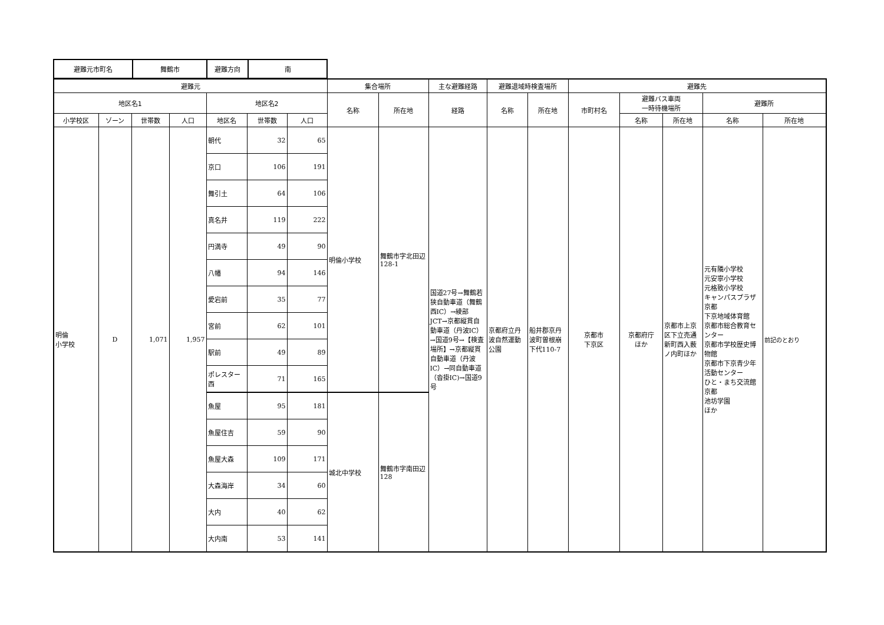| 避難元市町名 | 舞鶴市 | 避難方向 | 南 |
| 避難元 | | | | | | | 集合場所 | | 主な避難経路 | 避難退域時検査場所 | | 避難先 | | | | |
| --- | --- | --- | --- | --- | --- | --- | --- | --- | --- | --- | --- | --- | --- | --- | --- | --- |
| 地区名1 | | | | 地区名2 | | | 名称 | 所在地 | 経路 | 名称 | 所在地 | 市町村名 | 避難バス車両 一時待機場所 | | 避難所 | |
| 小学校区 | ゾーン | 世帯数 | 人口 | 地区名 | 世帯数 | 人口 | | | | | | | 名称 | 所在地 | 名称 | 所在地 |
| 明倫 小学校 | D | 1,071 | 1,957 | 朝代 | 32 | 65 | 明倫小学校 | 舞鶴市字北田辺128-1 | 国道27号→舞鶴若狭自動車道（舞鶴西IC）→綾部JCT→京都縦貫自動車道（丹波IC）→国道9号→【検査場所】→京都縦貫自動車道（丹波IC）→同自動車道（沓掛IC)→国道9号 | 京都府立丹波自然運動公園 | 船井郡京丹波町曽根崩下代110-7 | 京都市 下京区 | 京都府庁 ほか | 京都市上京区下立売通新町西入薮ノ内町ほか | 元有隣小学校 元安寧小学校 元格致小学校 キャンパスプラザ京都 下京地域体育館 京都市総合教育センター 京都市学校歴史博物館 京都市下京青少年活動センター ひと・まち交流館京都 池坊学園 ほか | 前記のとおり |
| | | | | 京口 | 106 | 191 | | | | | | | | | | |
| | | | | 舞引土 | 64 | 106 | | | | | | | | | | |
| | | | | 真名井 | 119 | 222 | | | | | | | | | | |
| | | | | 円満寺 | 49 | 90 | | | | | | | | | | |
| | | | | 八幡 | 94 | 146 | | | | | | | | | | |
| | | | | 愛宕前 | 35 | 77 | | | | | | | | | | |
| | | | | 宮前 | 62 | 101 | | | | | | | | | | |
| | | | | 駅前 | 49 | 89 | | | | | | | | | | |
| | | | | ポレスター西 | 71 | 165 | | | | | | | | | | |
| | | | | 魚屋 | 95 | 181 | 城北中学校 | 舞鶴市字南田辺128 | | | | | | | | |
| | | | | 魚屋住吉 | 59 | 90 | | | | | | | | | | |
| | | | | 魚屋大森 | 109 | 171 | | | | | | | | | | |
| | | | | 大森海岸 | 34 | 60 | | | | | | | | | | |
| | | | | 大内 | 40 | 62 | | | | | | | | | | |
| | | | | 大内南 | 53 | 141 | | | | | | | | | | |